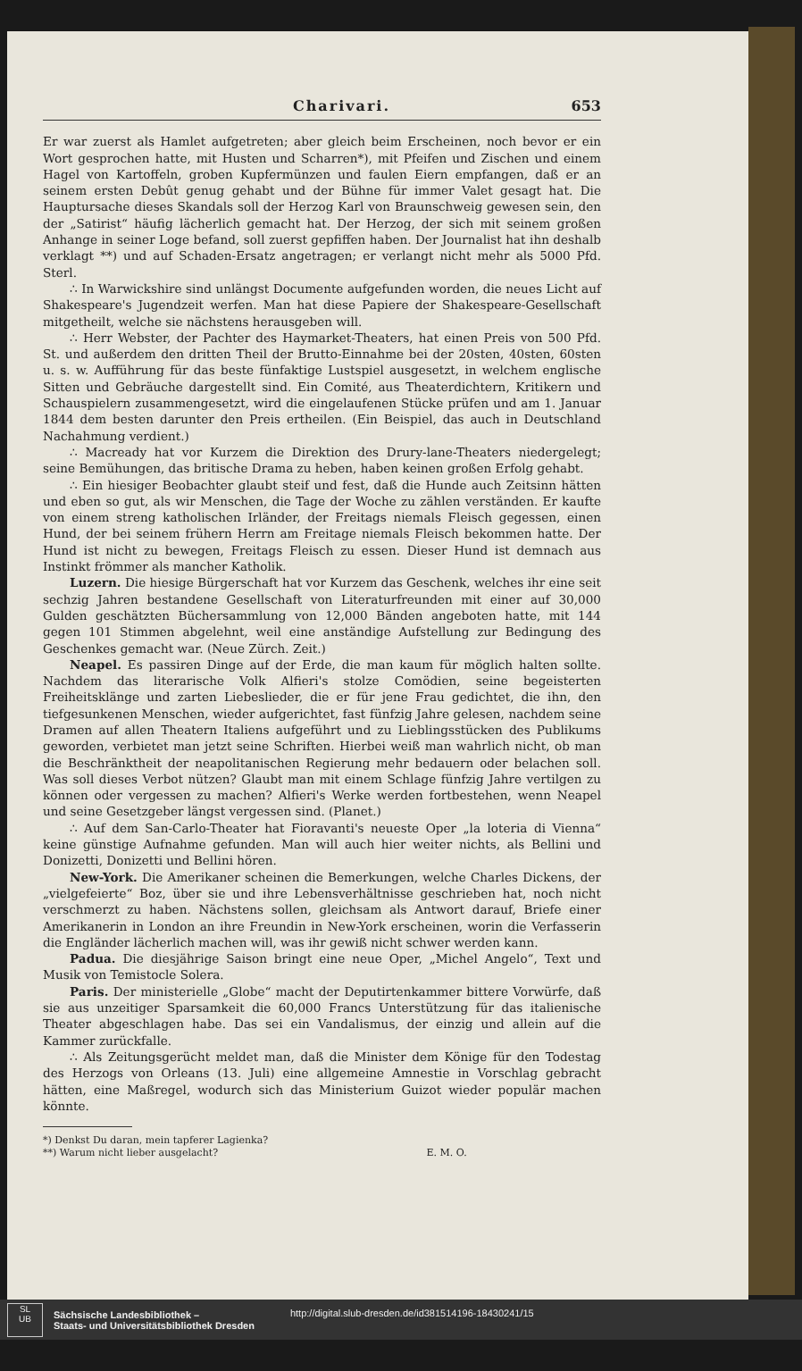Charivari. 653
Er war zuerst als Hamlet aufgetreten; aber gleich beim Erscheinen, noch bevor er ein Wort gesprochen hatte, mit Husten und Scharren*), mit Pfeifen und Zischen und einem Hagel von Kartoffeln, groben Kupfermünzen und faulen Eiern empfangen, daß er an seinem ersten Debût genug gehabt und der Bühne für immer Valet gesagt hat. Die Hauptursache dieses Skandals soll der Herzog Karl von Braunschweig gewesen sein, den der „Satirist“ häufig lächerlich gemacht hat. Der Herzog, der sich mit seinem großen Anhange in seiner Loge befand, soll zuerst gepfiffen haben. Der Journalist hat ihn deshalb verklagt **) und auf Schaden-Ersatz angetragen; er verlangt nicht mehr als 5000 Pfd. Sterl.
∴ In Warwickshire sind unlängst Documente aufgefunden worden, die neues Licht auf Shakespeare's Jugendzeit werfen. Man hat diese Papiere der Shakespeare-Gesellschaft mitgetheilt, welche sie nächstens herausgeben will.
∴ Herr Webster, der Pachter des Haymarket-Theaters, hat einen Preis von 500 Pfd. St. und außerdem den dritten Theil der Brutto-Einnahme bei der 20sten, 40sten, 60sten u. s. w. Aufführung für das beste fünfaktige Lustspiel ausgesetzt, in welchem englische Sitten und Gebräuche dargestellt sind. Ein Comité, aus Theaterdichtern, Kritikern und Schauspielern zusammengesetzt, wird die eingelaufenen Stücke prüfen und am 1. Januar 1844 dem besten darunter den Preis ertheilen. (Ein Beispiel, das auch in Deutschland Nachahmung verdient.)
∴ Macready hat vor Kurzem die Direktion des Drury-lane-Theaters niedergelegt; seine Bemühungen, das britische Drama zu heben, haben keinen großen Erfolg gehabt.
∴ Ein hiesiger Beobachter glaubt steif und fest, daß die Hunde auch Zeitsinn hätten und eben so gut, als wir Menschen, die Tage der Woche zu zählen verständen. Er kaufte von einem streng katholischen Irländer, der Freitags niemals Fleisch gegessen, einen Hund, der bei seinem frühern Herrn am Freitage niemals Fleisch bekommen hatte. Der Hund ist nicht zu bewegen, Freitags Fleisch zu essen. Dieser Hund ist demnach aus Instinkt frömmer als mancher Katholik.
Luzern. Die hiesige Bürgerschaft hat vor Kurzem das Geschenk, welches ihr eine seit sechzig Jahren bestandene Gesellschaft von Literaturfreunden mit einer auf 30,000 Gulden geschätzten Büchersammlung von 12,000 Bänden angeboten hatte, mit 144 gegen 101 Stimmen abgelehnt, weil eine anständige Aufstellung zur Bedingung des Geschenkes gemacht war. (Neue Zürch. Zeit.)
Neapel. Es passiren Dinge auf der Erde, die man kaum für möglich halten sollte. Nachdem das literarische Volk Alfieri's stolze Comödien, seine begeisterten Freiheitsklänge und zarten Liebeslieder, die er für jene Frau gedichtet, die ihn, den tiefgesunkenen Menschen, wieder aufgerichtet, fast fünfzig Jahre gelesen, nachdem seine Dramen auf allen Theatern Italiens aufgeführt und zu Lieblingsstücken des Publikums geworden, verbietet man jetzt seine Schriften. Hierbei weiß man wahrlich nicht, ob man die Beschränktheit der neapolitanischen Regierung mehr bedauern oder belachen soll. Was soll dieses Verbot nützen? Glaubt man mit einem Schlage fünfzig Jahre vertilgen zu können oder vergessen zu machen? Alfieri's Werke werden fortbestehen, wenn Neapel und seine Gesetzgeber längst vergessen sind. (Planet.)
∴ Auf dem San-Carlo-Theater hat Fioravanti's neueste Oper „la loteria di Vienna“ keine günstige Aufnahme gefunden. Man will auch hier weiter nichts, als Bellini und Donizetti, Donizetti und Bellini hören.
New-York. Die Amerikaner scheinen die Bemerkungen, welche Charles Dickens, der „vielgefeierte“ Boz, über sie und ihre Lebensverhältnisse geschrieben hat, noch nicht verschmerzt zu haben. Nächstens sollen, gleichsam als Antwort darauf, Briefe einer Amerikanerin in London an ihre Freundin in New-York erscheinen, worin die Verfasserin die Engländer lächerlich machen will, was ihr gewiß nicht schwer werden kann.
Padua. Die diesjährige Saison bringt eine neue Oper, „Michel Angelo“, Text und Musik von Temistocle Solera.
Paris. Der ministerielle „Globe“ macht der Deputirtenkammer bittere Vorwürfe, daß sie aus unzeitiger Sparsamkeit die 60,000 Francs Unterstützung für das italienische Theater abgeschlagen habe. Das sei ein Vandalismus, der einzig und allein auf die Kammer zurückfalle.
∴ Als Zeitungsgerücht meldet man, daß die Minister dem Könige für den Todestag des Herzogs von Orleans (13. Juli) eine allgemeine Amnestie in Vorschlag gebracht hätten, eine Maßregel, wodurch sich das Ministerium Guizot wieder populär machen könnte.
*) Denkst Du daran, mein tapferer Lagienka?
**) Warum nicht lieber ausgelacht? E. M. O.
SL
UB
Sächsische Landesbibliothek –
Staats- und Universitätsbibliothek Dresden
http://digital.slub-dresden.de/id381514196-18430241/15